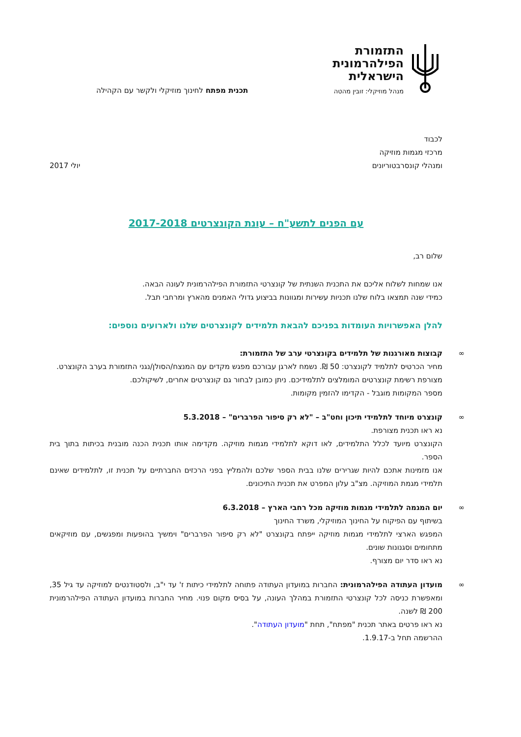התזמורת
הפילהרמונית
הישראלית
מנהל מוזיקלי: זובין מהטה
תכנית מפתח לחינוך מוזיקלי ולקשר עם הקהילה
לכבוד
מרכזי מגמות מוזיקה
ומנהלי קונסרבטוריונים
יולי 2017
עם הפנים לתשע"ח – עונת הקונצרטים 2017-2018
שלום רב,
אנו שמחות לשלוח אליכם את התכנית השנתית של קונצרטי התזמורת הפילהרמונית לעונה הבאה.
כמידי שנה תמצאו בלוח שלנו תכניות עשירות ומגוונות בביצוע גדולי האמנים מהארץ ומרחבי תבל.
להלן האפשרויות העומדות בפניכם להבאת תלמידים לקונצרטים שלנו ולארועים נוספים:
∞
קבוצות מאורגנות של תלמידים בקונצרטי ערב של התזמורת:
מחיר הכרטיס לתלמיד לקונצרט: 50 ₪. נשמח לארגן עבורכם מפגש מקדים עם המנצח/הסולן/נגני התזמורת בערב הקונצרט.
מצורפת רשימת קונצרטים המומלצים לתלמידיכם. ניתן כמובן לבחור גם קונצרטים אחרים, לשיקולכם.
מספר המקומות מוגבל - הקדימו להזמין מקומות.
∞
קונצרט מיוחד לתלמידי תיכון וחט"ב – "לא רק סיפור הפרברים" – 5.3.2018
נא ראו תכנית מצורפת.
הקונצרט מיועד לכלל התלמידים, לאו דוקא לתלמידי מגמות מוזיקה. מקדימה אותו תכנית הכנה מובנית בכיתות בתוך בית הספר.
אנו מזמינות אתכם להיות שגרירים שלנו בבית הספר שלכם ולהמליץ בפני הרכזים החברתיים על תכנית זו, לתלמידים שאינם תלמידי מגמת המוזיקה. מצ"ב עלון המפרט את תכנית התיכונים.
∞
יום המגמה לתלמידי מגמות מוזיקה מכל רחבי הארץ – 6.3.2018
בשיתוף עם הפיקוח על החינוך המוזיקלי, משרד החינוך
המפגש הארצי לתלמידי מגמות מוזיקה ייפתח בקונצרט "לא רק סיפור הפרברים" וימשיך בהופעות ומפגשים, עם מוזיקאים מתחומים וסגנונות שונים.
נא ראו סדר יום מצורף.
∞
מועדון העתודה הפילהרמונית: החברות במועדון העתודה פתוחה לתלמידי כיתות ז' עד י"ב, ולסטודנטים למוזיקה עד גיל 35, ומאפשרת כניסה לכל קונצרטי התזמורת במהלך העונה, על בסיס מקום פנוי. מחיר החברות במועדון העתודה הפילהרמונית 200 ₪ לשנה.
נא ראו פרטים באתר תכנית "מפתח", תחת "מועדון העתודה".
ההרשמה תחל ב-1.9.17.